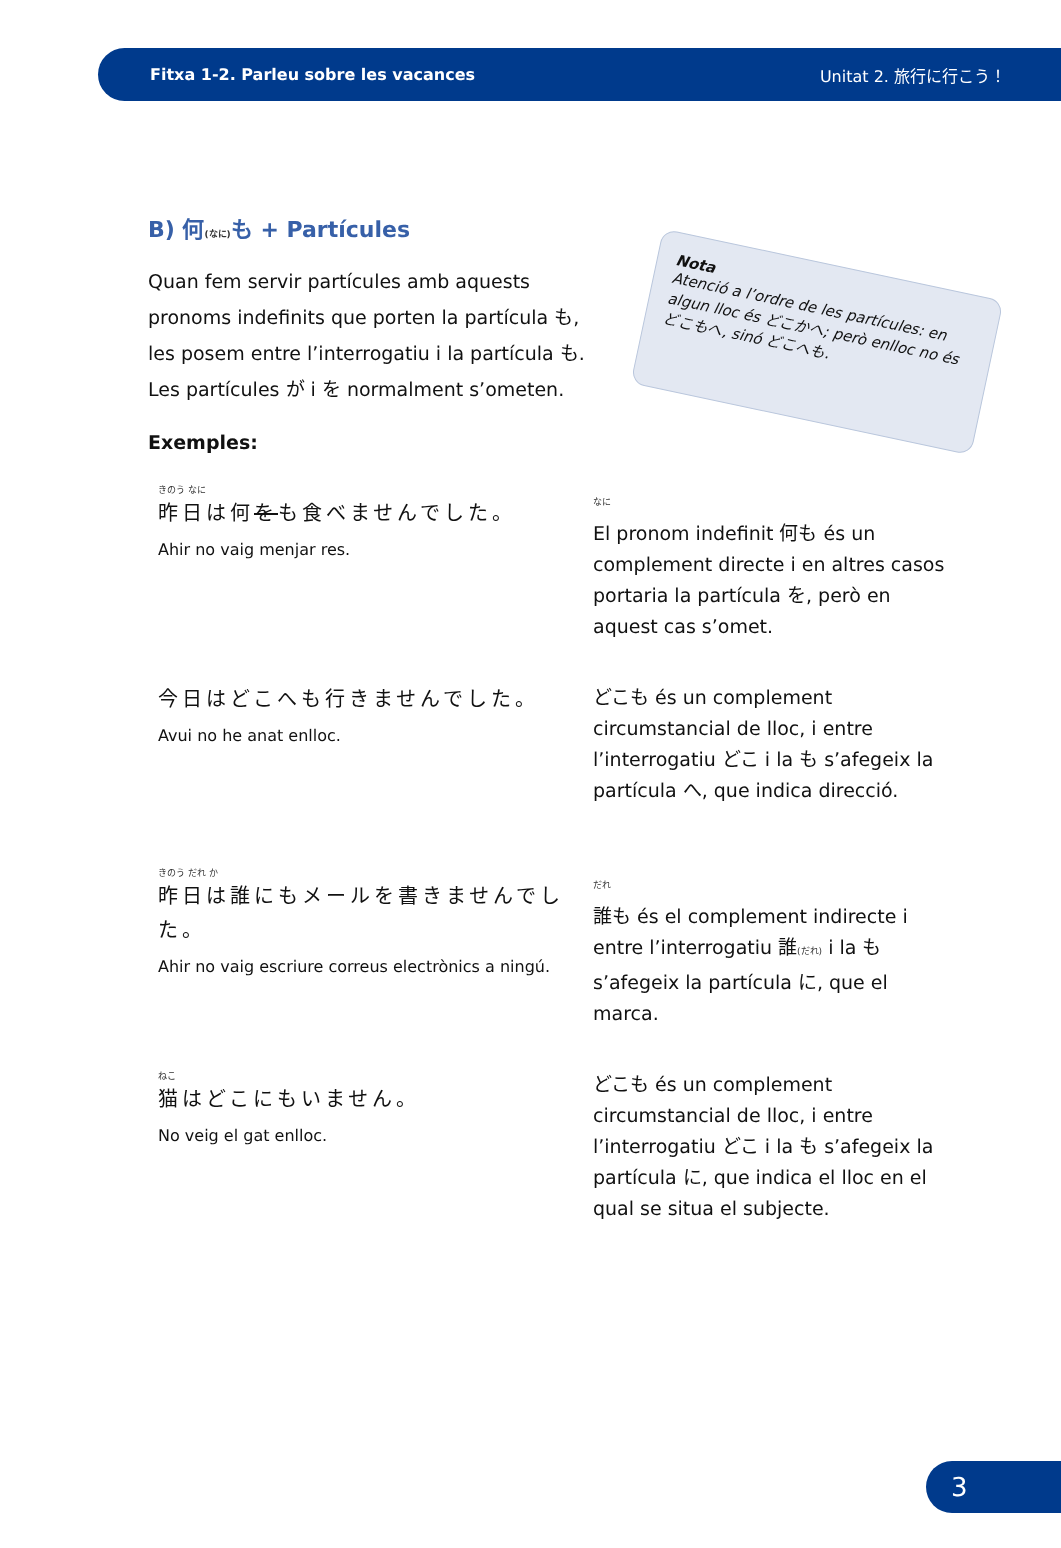Fitxa 1-2. Parleu sobre les vacances Unitat 2. 旅行に行こう！
B) 何(なに) も + Partícules
Quan fem servir partícules amb aquests pronoms indefinits que porten la partícula も, les posem entre l’interrogatiu i la partícula も. Les partícules が i を normalment s’ometen.
Nota
Atenció a l’ordre de les partícules: en algun lloc és どこかへ; però enlloc no és どこもへ, sinó どこへも.
Exemples:
きのう なに
昨日は何をも食べませんでした。
Ahir no vaig menjar res.
なに
El pronom indefinit 何も és un complement directe i en altres casos portaria la partícula を, però en aquest cas s’omet.
今日はどこへも行きませんでした。
Avui no he anat enlloc.
どこも és un complement circumstancial de lloc, i entre l’interrogatiu どこ i la も s’afegeix la partícula へ, que indica direcció.
きのう だれ か
昨日は誰にもメールを書きませんでした。
Ahir no vaig escriure correus electrònics a ningú.
だれ
誰も és el complement indirecte i entre l’interrogatiu 誰(だれ) i la も s’afegeix la partícula に, que el marca.
ねこ
猫はどこにもいません。
No veig el gat enlloc.
どこも és un complement circumstancial de lloc, i entre l’interrogatiu どこ i la も s’afegeix la partícula に, que indica el lloc en el qual se situa el subjecte.
3